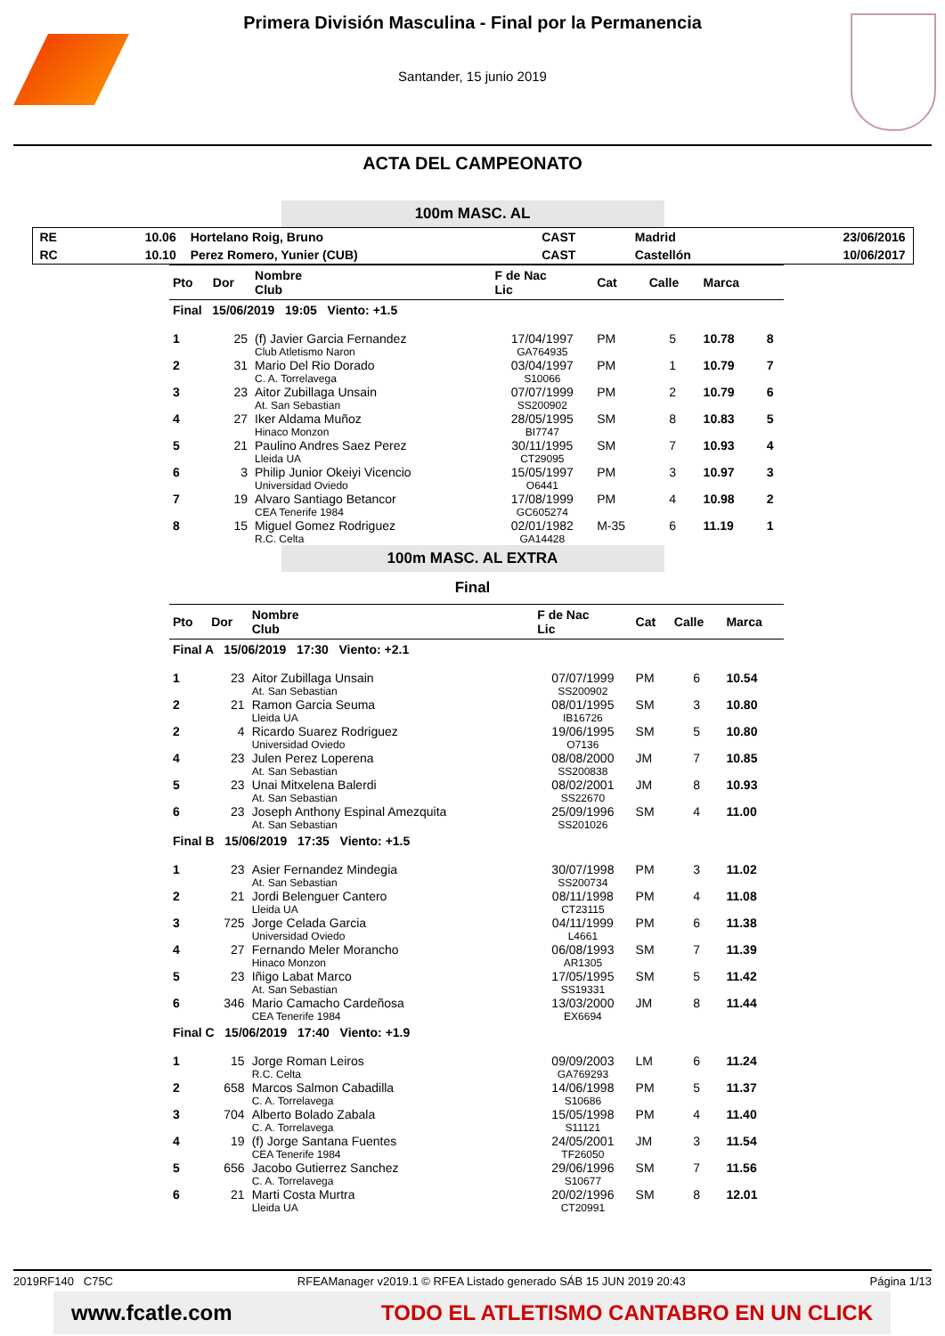Primera División Masculina - Final por la Permanencia
Santander, 15 junio 2019
ACTA DEL CAMPEONATO
100m MASC. AL
| RE | 10.06 | Hortelano Roig, Bruno | CAST | Madrid | 23/06/2016 |
| RC | 10.10 | Perez Romero, Yunier (CUB) | CAST | Castellón | 10/06/2017 |
| Pto | Dor | Nombre Club | F de Nac Lic | Cat | Calle | Marca | |
| --- | --- | --- | --- | --- | --- | --- | --- |
| Final 15/06/2019 19:05 Viento: +1.5 | | | | | | | |
| 1 | 25 | (f) Javier Garcia Fernandez Club Atletismo Naron | 17/04/1997 GA764935 | PM | 5 | 10.78 | 8 |
| 2 | 31 | Mario Del Rio Dorado C. A. Torrelavega | 03/04/1997 S10066 | PM | 1 | 10.79 | 7 |
| 3 | 23 | Aitor Zubillaga Unsain At. San Sebastian | 07/07/1999 SS200902 | PM | 2 | 10.79 | 6 |
| 4 | 27 | Iker Aldama Muñoz Hinaco Monzon | 28/05/1995 BI7747 | SM | 8 | 10.83 | 5 |
| 5 | 21 | Paulino Andres Saez Perez Lleida UA | 30/11/1995 CT29095 | SM | 7 | 10.93 | 4 |
| 6 | 3 | Philip Junior Okeiyi Vicencio Universidad Oviedo | 15/05/1997 O6441 | PM | 3 | 10.97 | 3 |
| 7 | 19 | Alvaro Santiago Betancor CEA Tenerife 1984 | 17/08/1999 GC605274 | PM | 4 | 10.98 | 2 |
| 8 | 15 | Miguel Gomez Rodriguez R.C. Celta | 02/01/1982 GA14428 | M-35 | 6 | 11.19 | 1 |
100m MASC. AL EXTRA
Final
| Pto | Dor | Nombre Club | F de Nac Lic | Cat | Calle | Marca |
| --- | --- | --- | --- | --- | --- | --- |
| Final A 15/06/2019 17:30 Viento: +2.1 | | | | | | |
| 1 | 23 | Aitor Zubillaga Unsain At. San Sebastian | 07/07/1999 SS200902 | PM | 6 | 10.54 |
| 2 | 21 | Ramon Garcia Seuma Lleida UA | 08/01/1995 IB16726 | SM | 3 | 10.80 |
| 2 | 4 | Ricardo Suarez Rodriguez Universidad Oviedo | 19/06/1995 O7136 | SM | 5 | 10.80 |
| 4 | 23 | Julen Perez Loperena At. San Sebastian | 08/08/2000 SS200838 | JM | 7 | 10.85 |
| 5 | 23 | Unai Mitxelena Balerdi At. San Sebastian | 08/02/2001 SS22670 | JM | 8 | 10.93 |
| 6 | 23 | Joseph Anthony Espinal Amezquita At. San Sebastian | 25/09/1996 SS201026 | SM | 4 | 11.00 |
| Final B 15/06/2019 17:35 Viento: +1.5 | | | | | | |
| 1 | 23 | Asier Fernandez Mindegia At. San Sebastian | 30/07/1998 SS200734 | PM | 3 | 11.02 |
| 2 | 21 | Jordi Belenguer Cantero Lleida UA | 08/11/1998 CT23115 | PM | 4 | 11.08 |
| 3 | 725 | Jorge Celada Garcia Universidad Oviedo | 04/11/1999 L4661 | PM | 6 | 11.38 |
| 4 | 27 | Fernando Meler Morancho Hinaco Monzon | 06/08/1993 AR1305 | SM | 7 | 11.39 |
| 5 | 23 | Iñigo Labat Marco At. San Sebastian | 17/05/1995 SS19331 | SM | 5 | 11.42 |
| 6 | 346 | Mario Camacho Cardeñosa CEA Tenerife 1984 | 13/03/2000 EX6694 | JM | 8 | 11.44 |
| Final C 15/06/2019 17:40 Viento: +1.9 | | | | | | |
| 1 | 15 | Jorge Roman Leiros R.C. Celta | 09/09/2003 GA769293 | LM | 6 | 11.24 |
| 2 | 658 | Marcos Salmon Cabadilla C. A. Torrelavega | 14/06/1998 S10686 | PM | 5 | 11.37 |
| 3 | 704 | Alberto Bolado Zabala C. A. Torrelavega | 15/05/1998 S11121 | PM | 4 | 11.40 |
| 4 | 19 | (f) Jorge Santana Fuentes CEA Tenerife 1984 | 24/05/2001 TF26050 | JM | 3 | 11.54 |
| 5 | 656 | Jacobo Gutierrez Sanchez C. A. Torrelavega | 29/06/1996 S10677 | SM | 7 | 11.56 |
| 6 | 21 | Marti Costa Murtra Lleida UA | 20/02/1996 CT20991 | SM | 8 | 12.01 |
2019RF140 C75C RFEAManager v2019.1 © RFEA Listado generado SÁB 15 JUN 2019 20:43 Página 1/13
www.fcatle.com TODO EL ATLETISMO CANTABRO EN UN CLICK